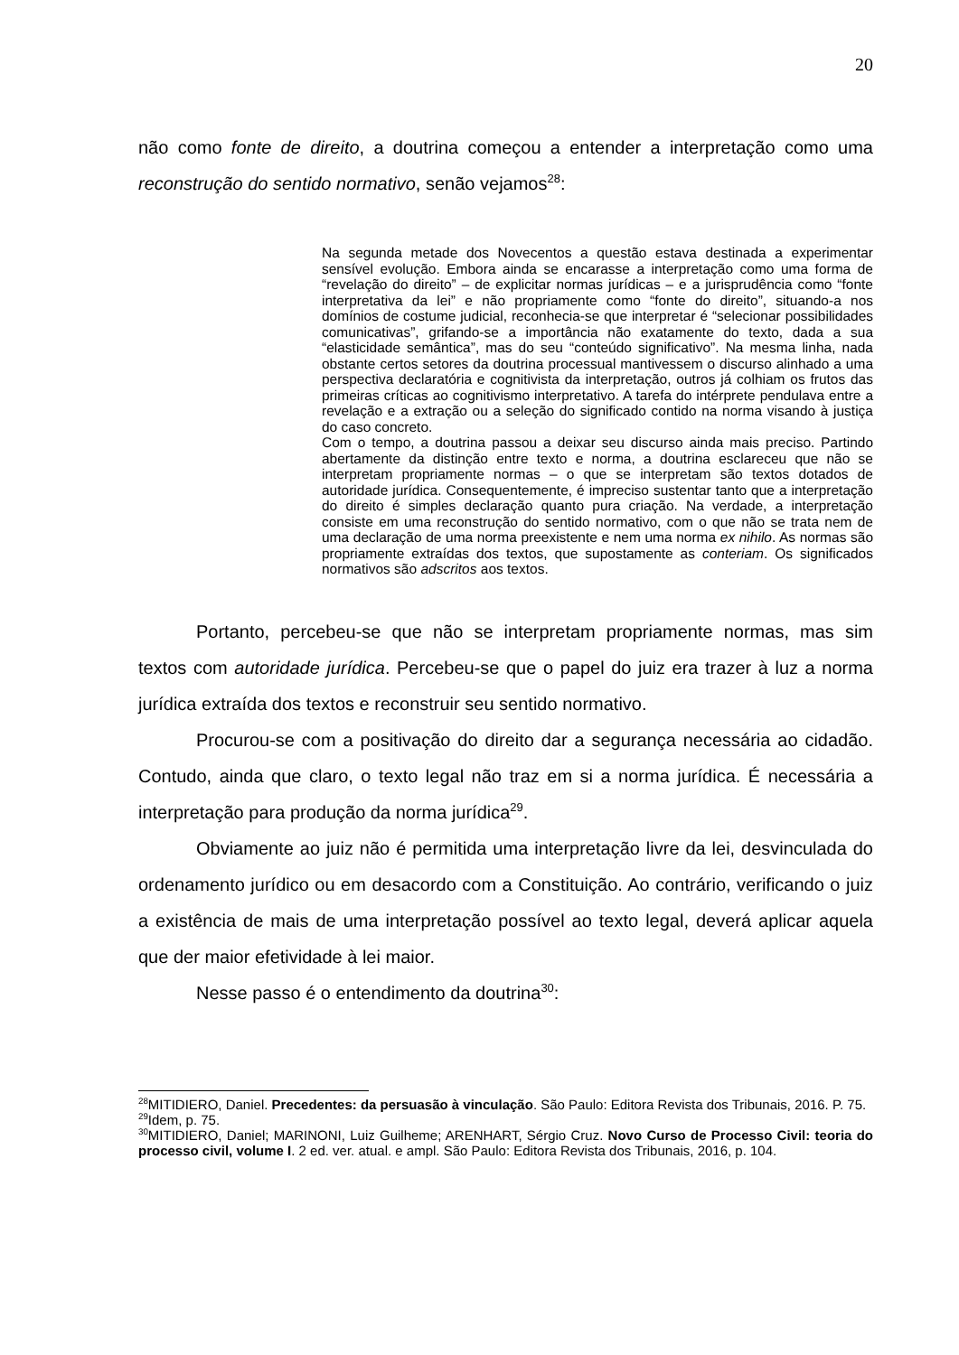20
não como fonte de direito, a doutrina começou a entender a interpretação como uma reconstrução do sentido normativo, senão vejamos<sup>28</sup>:
Na segunda metade dos Novecentos a questão estava destinada a experimentar sensível evolução. Embora ainda se encarasse a interpretação como uma forma de “revelação do direito” – de explicitar normas jurídicas – e a jurisprudência como “fonte interpretativa da lei” e não propriamente como “fonte do direito”, situando-a nos domínios de costume judicial, reconhecia-se que interpretar é “selecionar possibilidades comunicativas”, grifando-se a importância não exatamente do texto, dada a sua “elasticidade semântica”, mas do seu “conteúdo significativo”. Na mesma linha, nada obstante certos setores da doutrina processual mantivessem o discurso alinhado a uma perspectiva declaratória e cognitivista da interpretação, outros já colhiam os frutos das primeiras críticas ao cognitivismo interpretativo. A tarefa do intérprete pendulava entre a revelação e a extração ou a seleção do significado contido na norma visando à justiça do caso concreto.
Com o tempo, a doutrina passou a deixar seu discurso ainda mais preciso. Partindo abertamente da distinção entre texto e norma, a doutrina esclareceu que não se interpretam propriamente normas – o que se interpretam são textos dotados de autoridade jurídica. Consequentemente, é impreciso sustentar tanto que a interpretação do direito é simples declaração quanto pura criação. Na verdade, a interpretação consiste em uma reconstrução do sentido normativo, com o que não se trata nem de uma declaração de uma norma preexistente e nem uma norma ex nihilo. As normas são propriamente extraídas dos textos, que supostamente as conteriam. Os significados normativos são adscritos aos textos.
Portanto, percebeu-se que não se interpretam propriamente normas, mas sim textos com autoridade jurídica. Percebeu-se que o papel do juiz era trazer à luz a norma jurídica extraída dos textos e reconstruir seu sentido normativo.
Procurou-se com a positivação do direito dar a segurança necessária ao cidadão. Contudo, ainda que claro, o texto legal não traz em si a norma jurídica. É necessária a interpretação para produção da norma jurídica<sup>29</sup>.
Obviamente ao juiz não é permitida uma interpretação livre da lei, desvinculada do ordenamento jurídico ou em desacordo com a Constituição. Ao contrário, verificando o juiz a existência de mais de uma interpretação possível ao texto legal, deverá aplicar aquela que der maior efetividade à lei maior.
Nesse passo é o entendimento da doutrina<sup>30</sup>:
<sup>28</sup> MITIDIERO, Daniel. Precedentes: da persuasão à vinculação. São Paulo: Editora Revista dos Tribunais, 2016. P. 75.
<sup>29</sup> Idem, p. 75.
<sup>30</sup> MITIDIERO, Daniel; MARINONI, Luiz Guilheme; ARENHART, Sérgio Cruz. Novo Curso de Processo Civil: teoria do processo civil, volume I. 2 ed. ver. atual. e ampl. São Paulo: Editora Revista dos Tribunais, 2016, p. 104.